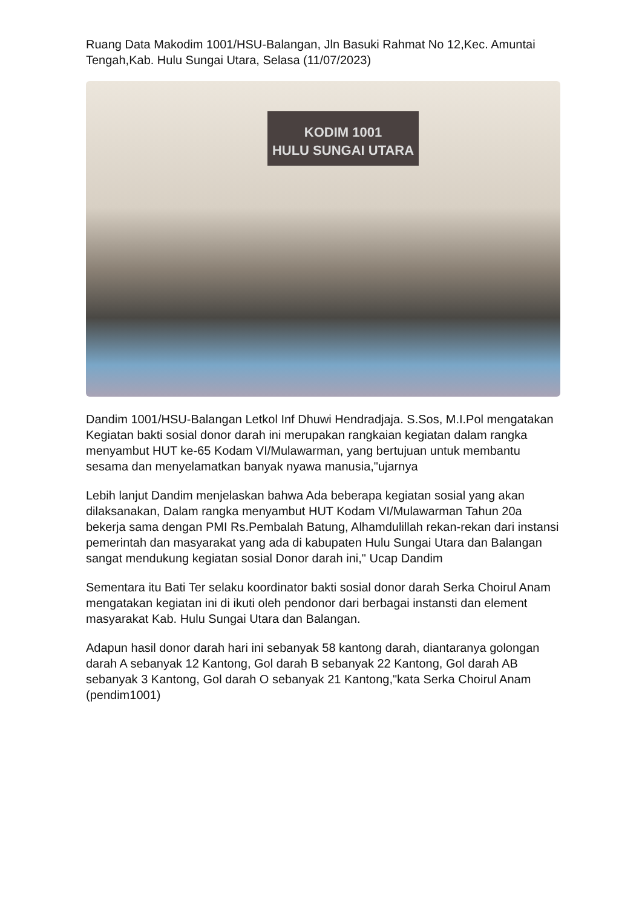Ruang Data Makodim 1001/HSU-Balangan, Jln Basuki Rahmat No 12,Kec. Amuntai Tengah,Kab. Hulu Sungai Utara, Selasa (11/07/2023)
KODIM 1001
HULU SUNGAI UTARA
Dandim 1001/HSU-Balangan Letkol Inf Dhuwi Hendradjaja. S.Sos, M.I.Pol mengatakan Kegiatan bakti sosial donor darah ini merupakan rangkaian kegiatan dalam rangka menyambut HUT ke-65 Kodam VI/Mulawarman, yang bertujuan untuk membantu sesama dan menyelamatkan banyak nyawa manusia,"ujarnya
Lebih lanjut Dandim menjelaskan bahwa Ada beberapa kegiatan sosial yang akan dilaksanakan, Dalam rangka menyambut HUT Kodam VI/Mulawarman Tahun 20a bekerja sama dengan PMI Rs.Pembalah Batung, Alhamdulillah rekan-rekan dari instansi pemerintah dan masyarakat yang ada di kabupaten Hulu Sungai Utara dan Balangan sangat mendukung kegiatan sosial Donor darah ini," Ucap Dandim
Sementara itu Bati Ter selaku koordinator bakti sosial donor darah Serka Choirul Anam mengatakan kegiatan ini di ikuti oleh pendonor dari berbagai instansti dan element masyarakat Kab. Hulu Sungai Utara dan Balangan.
Adapun hasil donor darah hari ini sebanyak 58 kantong darah, diantaranya golongan darah A sebanyak 12 Kantong, Gol darah B sebanyak 22 Kantong, Gol darah AB sebanyak 3 Kantong, Gol darah O sebanyak 21 Kantong,"kata Serka Choirul Anam (pendim1001)